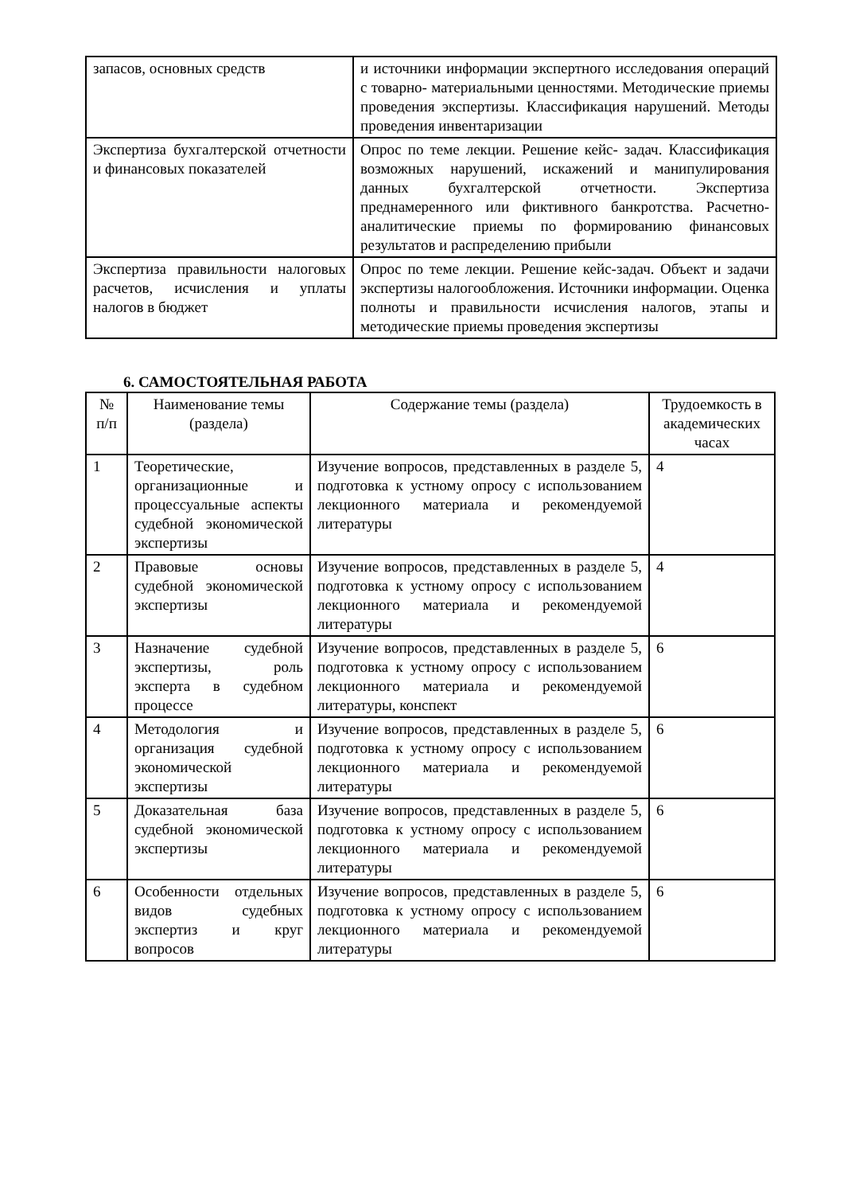| запасов, основных средств | и источники информации экспертного исследования операций с товарно- материальными ценностями. Методические приемы проведения экспертизы. Классификация нарушений. Методы проведения инвентаризации |
| Экспертиза бухгалтерской отчетности и финансовых показателей | Опрос по теме лекции. Решение кейс- задач. Классификация возможных нарушений, искажений и манипулирования данных бухгалтерской отчетности. Экспертиза преднамеренного или фиктивного банкротства. Расчетно- аналитические приемы по формированию финансовых результатов и распределению прибыли |
| Экспертиза правильности налоговых расчетов, исчисления и уплаты налогов в бюджет | Опрос по теме лекции. Решение кейс-задач. Объект и задачи экспертизы налогообложения. Источники информации. Оценка полноты и правильности исчисления налогов, этапы и методические приемы проведения экспертизы |
6. САМОСТОЯТЕЛЬНАЯ РАБОТА
| № п/п | Наименование темы (раздела) | Содержание темы (раздела) | Трудоемкость в академических часах |
| --- | --- | --- | --- |
| 1 | Теоретические, организационные и процессуальные аспекты судебной экономической экспертизы | Изучение вопросов, представленных в разделе 5, подготовка к устному опросу с использованием лекционного материала и рекомендуемой литературы | 4 |
| 2 | Правовые основы судебной экономической экспертизы | Изучение вопросов, представленных в разделе 5, подготовка к устному опросу с использованием лекционного материала и рекомендуемой литературы | 4 |
| 3 | Назначение судебной экспертизы, роль эксперта в судебном процессе | Изучение вопросов, представленных в разделе 5, подготовка к устному опросу с использованием лекционного материала и рекомендуемой литературы, конспект | 6 |
| 4 | Методология и организация судебной экономической экспертизы | Изучение вопросов, представленных в разделе 5, подготовка к устному опросу с использованием лекционного материала и рекомендуемой литературы | 6 |
| 5 | Доказательная база судебной экономической экспертизы | Изучение вопросов, представленных в разделе 5, подготовка к устному опросу с использованием лекционного материала и рекомендуемой литературы | 6 |
| 6 | Особенности отдельных видов судебных экспертиз и круг вопросов | Изучение вопросов, представленных в разделе 5, подготовка к устному опросу с использованием лекционного материала и рекомендуемой литературы | 6 |